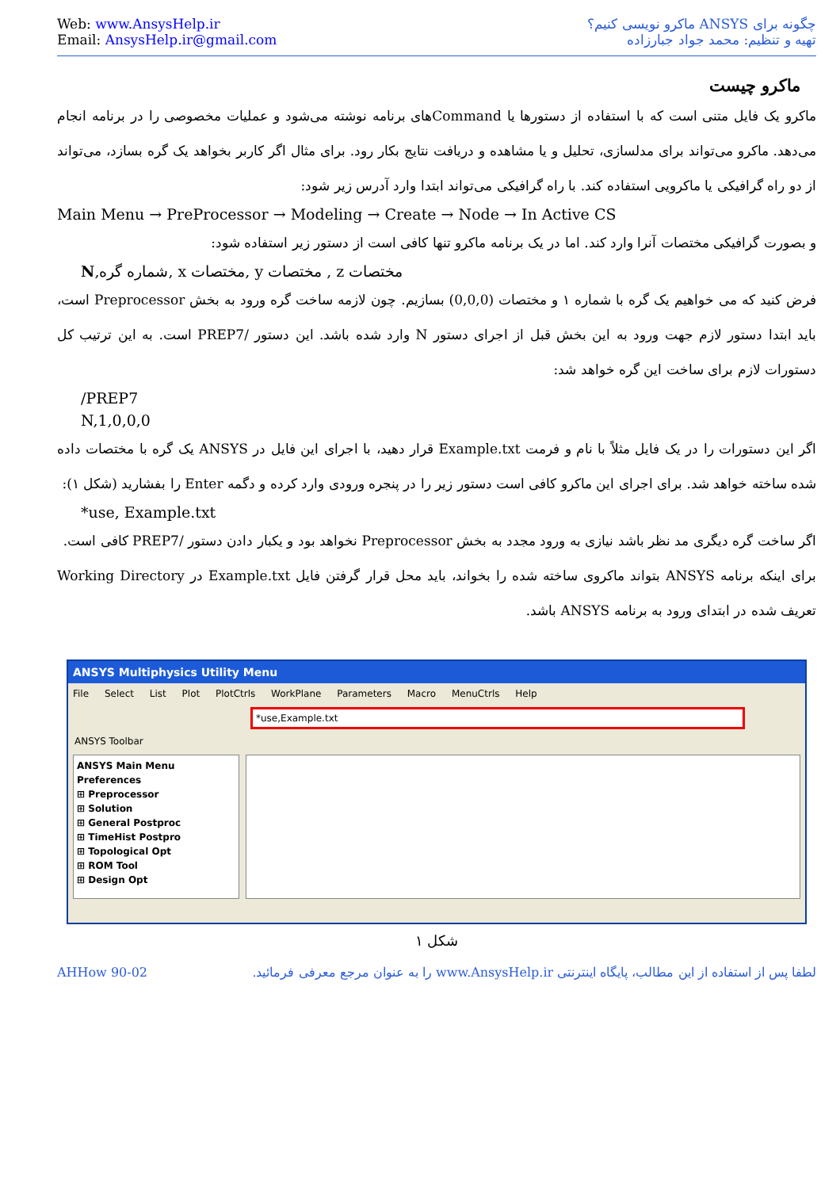Web: www.AnsysHelp.ir
Email: AnsysHelp.ir@gmail.com
چگونه برای ANSYS ماکرو نویسی کنیم؟
تهیه و تنظیم: محمد جواد جبارزاده
ماکرو چیست
ماکرو یک فایل متنی است که با استفاده از دستورها یا Commandهای برنامه نوشته می‌شود و عملیات مخصوصی را در برنامه انجام می‌دهد. ماکرو می‌تواند برای مدلسازی، تحلیل و یا مشاهده و دریافت نتایج بکار رود. برای مثال اگر کاربر بخواهد یک گره بسازد، می‌تواند از دو راه گرافیکی یا ماکرویی استفاده کند. با راه گرافیکی می‌تواند ابتدا وارد آدرس زیر شود:
Main Menu → PreProcessor → Modeling → Create → Node → In Active CS
و بصورت گرافیکی مختصات آنرا وارد کند. اما در یک برنامه ماکرو تنها کافی است از دستور زیر استفاده شود:
N,شماره گره, x مختصات, y مختصات , z مختصات
فرض کنید که می خواهیم یک گره با شماره ۱ و مختصات (0,0,0) بسازیم. چون لازمه ساخت گره ورود به بخش Preprocessor است، باید ابتدا دستور لازم جهت ورود به این بخش قبل از اجرای دستور N وارد شده باشد. این دستور /PREP7 است. به این ترتیب کل دستورات لازم برای ساخت این گره خواهد شد:
/PREP7
N,1,0,0,0
اگر این دستورات را در یک فایل مثلاً با نام و فرمت Example.txt قرار دهید، با اجرای این فایل در ANSYS یک گره با مختصات داده شده ساخته خواهد شد. برای اجرای این ماکرو کافی است دستور زیر را در پنجره ورودی وارد کرده و دگمه Enter را بفشارید (شکل ۱):
*use, Example.txt
اگر ساخت گره دیگری مد نظر باشد نیازی به ورود مجدد به بخش Preprocessor نخواهد بود و یکبار دادن دستور /PREP7 کافی است.
برای اینکه برنامه ANSYS بتواند ماکروی ساخته شده را بخواند، باید محل قرار گرفتن فایل Example.txt در Working Directory تعریف شده در ابتدای ورود به برنامه ANSYS باشد.
ANSYS Multiphysics Utility Menu
File Select List Plot PlotCtrls WorkPlane Parameters Macro MenuCtrls Help
*use,Example.txt
ANSYS Toolbar
ANSYS Main Menu
Preferences
⊞ Preprocessor
⊞ Solution
⊞ General Postproc
⊞ TimeHist Postpro
⊞ Topological Opt
⊞ ROM Tool
⊞ Design Opt
شکل ۱
AHHow 90-02 لطفا پس از استفاده از این مطالب، پایگاه اینترنتی www.AnsysHelp.ir را به عنوان مرجع معرفی فرمائید.